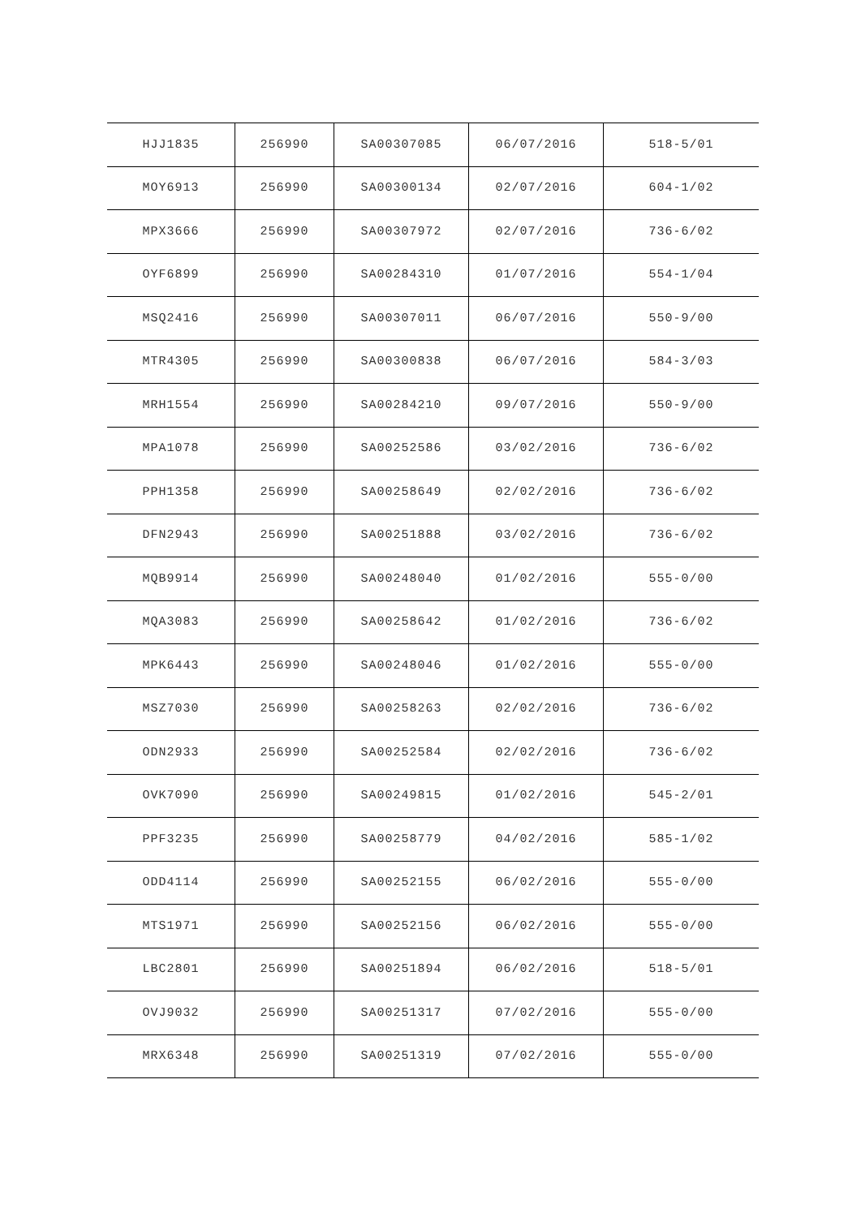| HJJ1835 | 256990 | SA00307085 | 06/07/2016 | 518-5/01 |
| MOY6913 | 256990 | SA00300134 | 02/07/2016 | 604-1/02 |
| MPX3666 | 256990 | SA00307972 | 02/07/2016 | 736-6/02 |
| OYF6899 | 256990 | SA00284310 | 01/07/2016 | 554-1/04 |
| MSQ2416 | 256990 | SA00307011 | 06/07/2016 | 550-9/00 |
| MTR4305 | 256990 | SA00300838 | 06/07/2016 | 584-3/03 |
| MRH1554 | 256990 | SA00284210 | 09/07/2016 | 550-9/00 |
| MPA1078 | 256990 | SA00252586 | 03/02/2016 | 736-6/02 |
| PPH1358 | 256990 | SA00258649 | 02/02/2016 | 736-6/02 |
| DFN2943 | 256990 | SA00251888 | 03/02/2016 | 736-6/02 |
| MQB9914 | 256990 | SA00248040 | 01/02/2016 | 555-0/00 |
| MQA3083 | 256990 | SA00258642 | 01/02/2016 | 736-6/02 |
| MPK6443 | 256990 | SA00248046 | 01/02/2016 | 555-0/00 |
| MSZ7030 | 256990 | SA00258263 | 02/02/2016 | 736-6/02 |
| ODN2933 | 256990 | SA00252584 | 02/02/2016 | 736-6/02 |
| OVK7090 | 256990 | SA00249815 | 01/02/2016 | 545-2/01 |
| PPF3235 | 256990 | SA00258779 | 04/02/2016 | 585-1/02 |
| ODD4114 | 256990 | SA00252155 | 06/02/2016 | 555-0/00 |
| MTS1971 | 256990 | SA00252156 | 06/02/2016 | 555-0/00 |
| LBC2801 | 256990 | SA00251894 | 06/02/2016 | 518-5/01 |
| OVJ9032 | 256990 | SA00251317 | 07/02/2016 | 555-0/00 |
| MRX6348 | 256990 | SA00251319 | 07/02/2016 | 555-0/00 |